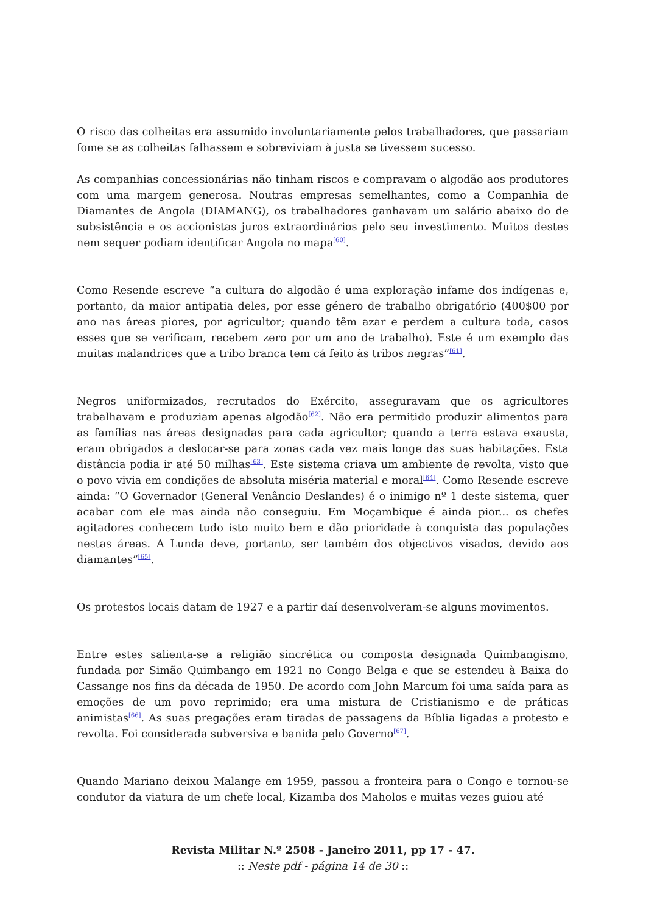O risco das colheitas era assumido involuntariamente pelos trabalhadores, que passariam fome se as colheitas falhassem e sobreviviam à justa se tivessem sucesso.
As companhias concessionárias não tinham riscos e compravam o algodão aos produtores com uma margem generosa. Noutras empresas semelhantes, como a Companhia de Diamantes de Angola (DIAMANG), os trabalhadores ganhavam um salário abaixo do de subsistência e os accionistas juros extraordinários pelo seu investimento. Muitos destes nem sequer podiam identificar Angola no mapa<sup>[60]</sup>.
Como Resende escreve “a cultura do algodão é uma exploração infame dos indígenas e, portanto, da maior antipatia deles, por esse género de trabalho obrigatório (400$00 por ano nas áreas piores, por agricultor; quando têm azar e perdem a cultura toda, casos esses que se verificam, recebem zero por um ano de trabalho). Este é um exemplo das muitas malandrices que a tribo branca tem cá feito às tribos negras”<sup>[61]</sup>.
Negros uniformizados, recrutados do Exército, asseguravam que os agricultores trabalhavam e produziam apenas algodão<sup>[62]</sup>. Não era permitido produzir alimentos para as famílias nas áreas designadas para cada agricultor; quando a terra estava exausta, eram obrigados a deslocar-se para zonas cada vez mais longe das suas habitações. Esta distância podia ir até 50 milhas<sup>[63]</sup>. Este sistema criava um ambiente de revolta, visto que o povo vivia em condições de absoluta miséria material e moral<sup>[64]</sup>. Como Resende escreve ainda: “O Governador (General Venâncio Deslandes) é o inimigo nº 1 deste sistema, quer acabar com ele mas ainda não conseguiu. Em Moçambique é ainda pior... os chefes agitadores conhecem tudo isto muito bem e dão prioridade à conquista das populações nestas áreas. A Lunda deve, portanto, ser também dos objectivos visados, devido aos diamantes”<sup>[65]</sup>.
Os protestos locais datam de 1927 e a partir daí desenvolveram-se alguns movimentos.
Entre estes salienta-se a religião sincrética ou composta designada Quimbangismo, fundada por Simão Quimbango em 1921 no Congo Belga e que se estendeu à Baixa do Cassange nos fins da década de 1950. De acordo com John Marcum foi uma saída para as emoções de um povo reprimido; era uma mistura de Cristianismo e de práticas animistas<sup>[66]</sup>. As suas pregações eram tiradas de passagens da Bíblia ligadas a protesto e revolta. Foi considerada subversiva e banida pelo Governo<sup>[67]</sup>.
Quando Mariano deixou Malange em 1959, passou a fronteira para o Congo e tornou-se condutor da viatura de um chefe local, Kizamba dos Maholos e muitas vezes guiou até
Revista Militar N.º 2508 - Janeiro 2011, pp 17 - 47.
:: Neste pdf - página 14 de 30 ::